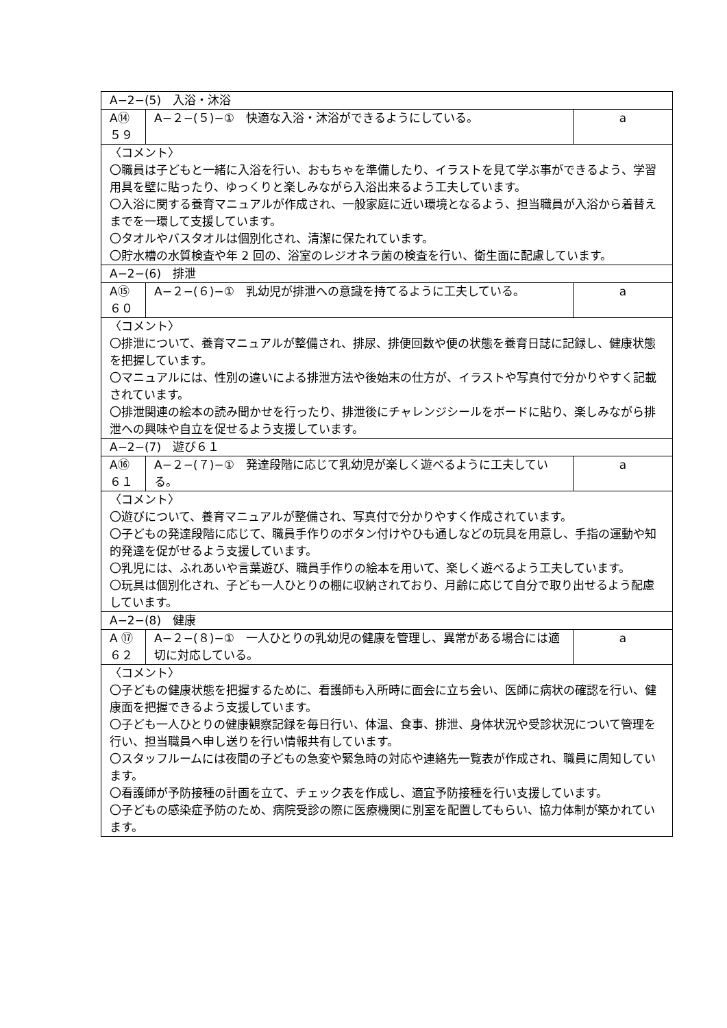| A−2−(5) 入浴・沐浴 | | |
| A⑭ ５９ | A−２−(５)−① 快適な入浴・沐浴ができるようにしている。 | a |
| 〈コメント〉 〇職員は子どもと一緒に入浴を行い、おもちゃを準備したり、イラストを見て学ぶ事ができるよう、学習用具を壁に貼ったり、ゆっくりと楽しみながら入浴出来るよう工夫しています。 〇入浴に関する養育マニュアルが作成され、一般家庭に近い環境となるよう、担当職員が入浴から着替えまでを一環して支援しています。 〇タオルやバスタオルは個別化され、清潔に保たれています。 〇貯水槽の水質検査や年 2 回の、浴室のレジオネラ菌の検査を行い、衛生面に配慮しています。 | | |
| A−2−(6) 排泄 | | |
| A⑮ ６０ | A−２−(６)−① 乳幼児が排泄への意識を持てるように工夫している。 | a |
| 〈コメント〉 〇排泄について、養育マニュアルが整備され、排尿、排便回数や便の状態を養育日誌に記録し、健康状態を把握しています。 〇マニュアルには、性別の違いによる排泄方法や後始末の仕方が、イラストや写真付で分かりやすく記載されています。 〇排泄関連の絵本の読み聞かせを行ったり、排泄後にチャレンジシールをボードに貼り、楽しみながら排泄への興味や自立を促せるよう支援しています。 | | |
| A−2−(7) 遊び６１ | | |
| A⑯ ６１ | A−２−(７)−① 発達段階に応じて乳幼児が楽しく遊べるように工夫している。 | a |
| 〈コメント〉 〇遊びについて、養育マニュアルが整備され、写真付で分かりやすく作成されています。 〇子どもの発達段階に応じて、職員手作りのボタン付けやひも通しなどの玩具を用意し、手指の運動や知的発達を促がせるよう支援しています。 〇乳児には、ふれあいや言葉遊び、職員手作りの絵本を用いて、楽しく遊べるよう工夫しています。 〇玩具は個別化され、子ども一人ひとりの棚に収納されており、月齢に応じて自分で取り出せるよう配慮しています。 | | |
| A−2−(8) 健康 | | |
| A ⑰ ６２ | A−２−(８)−① 一人ひとりの乳幼児の健康を管理し、異常がある場合には適切に対応している。 | a |
| 〈コメント〉 〇子どもの健康状態を把握するために、看護師も入所時に面会に立ち会い、医師に病状の確認を行い、健康面を把握できるよう支援しています。 〇子ども一人ひとりの健康観察記録を毎日行い、体温、食事、排泄、身体状況や受診状況について管理を行い、担当職員へ申し送りを行い情報共有しています。 〇スタッフルームには夜間の子どもの急変や緊急時の対応や連絡先一覧表が作成され、職員に周知しています。 〇看護師が予防接種の計画を立て、チェック表を作成し、適宜予防接種を行い支援しています。 〇子どもの感染症予防のため、病院受診の際に医療機関に別室を配置してもらい、協力体制が築かれています。 | | |